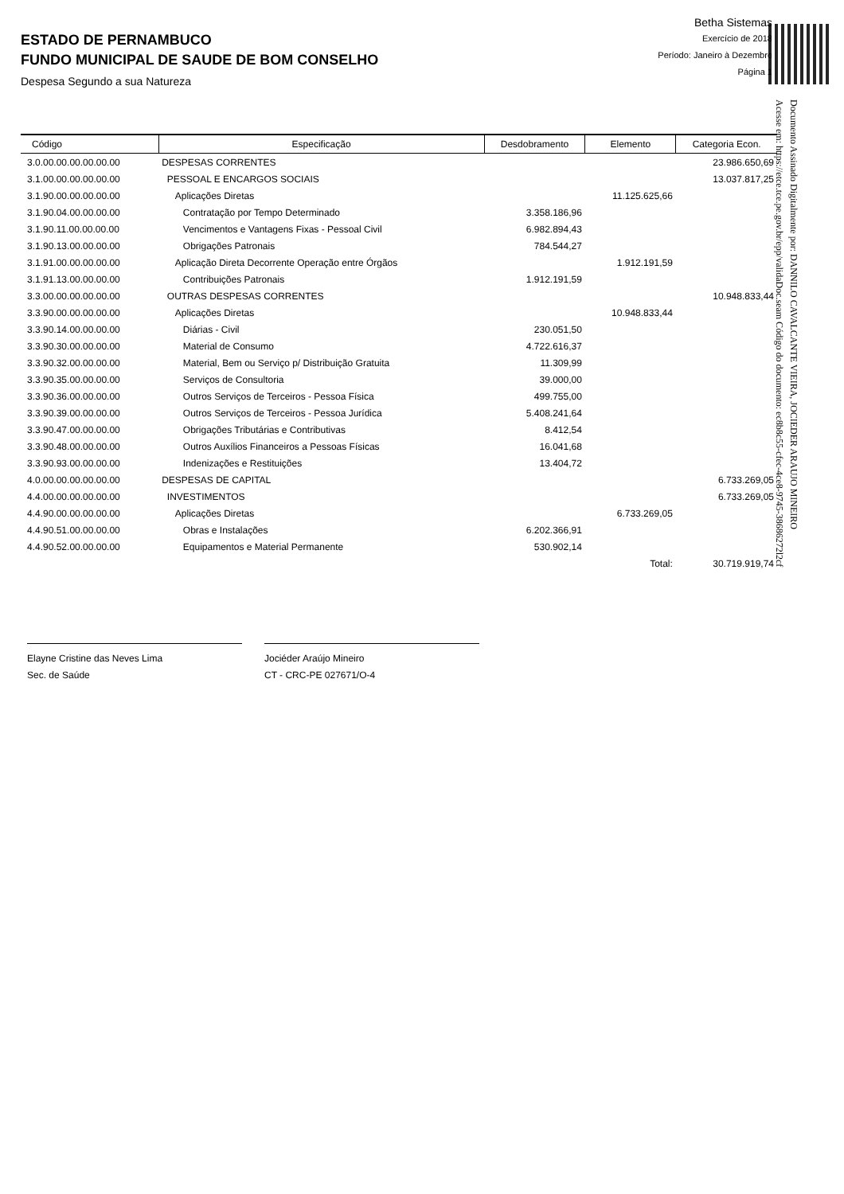ESTADO DE PERNAMBUCO
FUNDO MUNICIPAL DE SAUDE DE BOM CONSELHO
Despesa Segundo a sua Natureza
Betha Sistemas
Exercício de 2018
Período: Janeiro à Dezembro
Página 1
Documento Assinado Digitalmente por: DANNILO CAVALCANTE VIEIRA, JOCIEDER ARAUJO MINEIRO
Acesse em: https://etce.tce.pe.gov.br/epp/validaDoc.seam Código do documento: ec8b8c55-cfec-4ce8-9745-38686272l2cf
| Código | Especificação | Desdobramento | Elemento | Categoria Econ. |
| --- | --- | --- | --- | --- |
| 3.0.00.00.00.00.00.00 | DESPESAS CORRENTES | | | 23.986.650,69 |
| 3.1.00.00.00.00.00.00 | PESSOAL E ENCARGOS SOCIAIS | | | 13.037.817,25 |
| 3.1.90.00.00.00.00.00 | Aplicações Diretas | | 11.125.625,66 | |
| 3.1.90.04.00.00.00.00 | Contratação por Tempo Determinado | 3.358.186,96 | | |
| 3.1.90.11.00.00.00.00 | Vencimentos e Vantagens Fixas - Pessoal Civil | 6.982.894,43 | | |
| 3.1.90.13.00.00.00.00 | Obrigações Patronais | 784.544,27 | | |
| 3.1.91.00.00.00.00.00 | Aplicação Direta Decorrente Operação entre Órgãos | | 1.912.191,59 | |
| 3.1.91.13.00.00.00.00 | Contribuições Patronais | 1.912.191,59 | | |
| 3.3.00.00.00.00.00.00 | OUTRAS DESPESAS CORRENTES | | | 10.948.833,44 |
| 3.3.90.00.00.00.00.00 | Aplicações Diretas | | 10.948.833,44 | |
| 3.3.90.14.00.00.00.00 | Diárias - Civil | 230.051,50 | | |
| 3.3.90.30.00.00.00.00 | Material de Consumo | 4.722.616,37 | | |
| 3.3.90.32.00.00.00.00 | Material, Bem ou Serviço p/ Distribuição Gratuita | 11.309,99 | | |
| 3.3.90.35.00.00.00.00 | Serviços de Consultoria | 39.000,00 | | |
| 3.3.90.36.00.00.00.00 | Outros Serviços de Terceiros - Pessoa Física | 499.755,00 | | |
| 3.3.90.39.00.00.00.00 | Outros Serviços de Terceiros - Pessoa Jurídica | 5.408.241,64 | | |
| 3.3.90.47.00.00.00.00 | Obrigações Tributárias e Contributivas | 8.412,54 | | |
| 3.3.90.48.00.00.00.00 | Outros Auxílios Financeiros a Pessoas Físicas | 16.041,68 | | |
| 3.3.90.93.00.00.00.00 | Indenizações e Restituições | 13.404,72 | | |
| 4.0.00.00.00.00.00.00 | DESPESAS DE CAPITAL | | | 6.733.269,05 |
| 4.4.00.00.00.00.00.00 | INVESTIMENTOS | | | 6.733.269,05 |
| 4.4.90.00.00.00.00.00 | Aplicações Diretas | | 6.733.269,05 | |
| 4.4.90.51.00.00.00.00 | Obras e Instalações | 6.202.366,91 | | |
| 4.4.90.52.00.00.00.00 | Equipamentos e Material Permanente | 530.902,14 | | |
| | | | Total: | 30.719.919,74 |
Elayne Cristine das Neves Lima
Sec. de Saúde
Jociéder Araújo Mineiro
CT - CRC-PE 027671/O-4